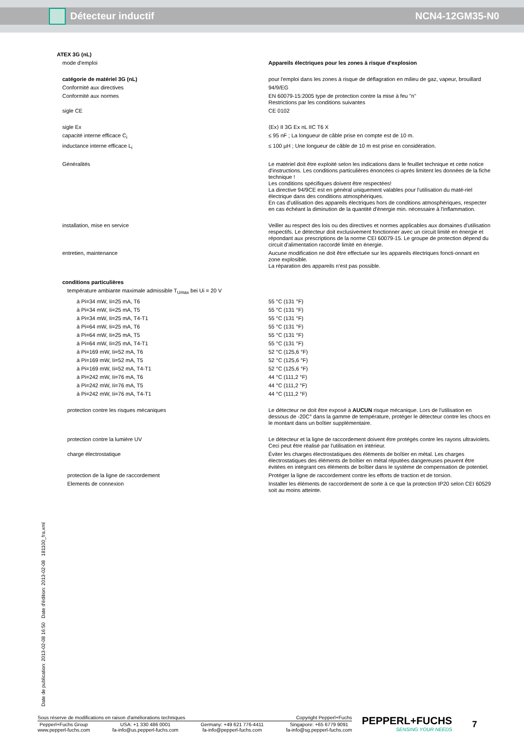Détecteur inductif NCN4-12GM35-N0
| ATEX 3G (nL) | |
| mode d'emploi | Appareils électriques pour les zones à risque d'explosion |
| catégorie de matériel 3G (nL) | pour l'emploi dans les zones à risque de déflagration en milieu de gaz, vapeur, brouillard |
| Conformité aux directives | 94/9/EG |
| Conformité aux normes | EN 60079-15:2005 type de protection contre la mise à feu "n" Restrictions par les conditions suivantes |
| sigle CE | CE 0102 |
| sigle Ex | ⟨Ex⟩ II 3G Ex nL IIC T6 X |
| capacité interne efficace C<sub>i</sub> | ≤ 95 nF ; La longueur de câble prise en compte est de 10 m. |
| inductance interne efficace L<sub>i</sub> | ≤ 100 µH ; Une longueur de câble de 10 m est prise en considération. |
| Généralités | Le matériel doit être exploité selon les indications dans le feuillet technique et cette notice d'instructions. Les conditions particulières énoncées ci-après limitent les données de la fiche technique ! Les conditions spécifiques doivent être respectées! La directive 94/9CE est en général uniquement valables pour l'utilisation du maté-riel électrique dans des conditions atmosphériques. En cas d'utilisation des appareils électriques hors de conditions atmosphériques, respecter en cas échéant la diminution de la quantité d'énergie min. nécessaire à l'inflammation. |
| installation, mise en service | Veiller au respect des lois ou des directives et normes applicables aux domaines d'utilisation respectifs. Le détecteur doit exclusivement fonctionner avec un circuit limité en énergie et répondant aux prescriptions de la norme CEI 60079-15. Le groupe de protection dépend du circuit d'alimentation raccordé limité en énergie. |
| entretien, maintenance | Aucune modification ne doit être effectuée sur les appareils électriques foncti-onnant en zone explosible. La réparation des appareils n'est pas possible. |
| conditions particulières | |
| température ambiante maximale admissible T<sub>Umax</sub> bei Ui = 20 V | |
| à Pi=34 mW, Ii=25 mA, T6 | 55 °C (131 °F) |
| à Pi=34 mW, Ii=25 mA, T5 | 55 °C (131 °F) |
| à Pi=34 mW, Ii=25 mA, T4-T1 | 55 °C (131 °F) |
| à Pi=64 mW, Ii=25 mA, T6 | 55 °C (131 °F) |
| à Pi=64 mW, Ii=25 mA, T5 | 55 °C (131 °F) |
| à Pi=64 mW, Ii=25 mA, T4-T1 | 55 °C (131 °F) |
| à Pi=169 mW, Ii=52 mA, T6 | 52 °C (125,6 °F) |
| à Pi=169 mW, Ii=52 mA, T5 | 52 °C (125,6 °F) |
| à Pi=169 mW, Ii=52 mA, T4-T1 | 52 °C (125,6 °F) |
| à Pi=242 mW, Ii=76 mA, T6 | 44 °C (111,2 °F) |
| à Pi=242 mW, Ii=76 mA, T5 | 44 °C (111,2 °F) |
| à Pi=242 mW, Ii=76 mA, T4-T1 | 44 °C (111,2 °F) |
| protection contre les risques mécaniques | Le détecteur ne doit être exposé à AUCUN risque mécanique. Lors de l'utilisation en dessous de -20C° dans la gamme de température, protéger le détecteur contre les chocs en le montant dans un boîtier supplémentaire. |
| protection contre la lumière UV | Le détecteur et la ligne de raccordement doivent être protégés contre les rayons ultraviolets. Ceci peut être réalisé par l'utilisation en intérieur. |
| charge électrostatique | Éviter les charges électrostatiques des éléments de boîtier en métal. Les charges électrostatiques des éléments de boîtier en métal réputées dangereuses peuvent être évitées en intégrant ces éléments de boîtier dans le système de compensation de potentiel. |
| protection de la ligne de raccordement | Protéger la ligne de raccordement contre les efforts de traction et de torsion. |
| Elements de connexion | Installer les éléments de raccordement de sorte à ce que la protection IP20 selon CEI 60529 soit au moins atteinte. |
Date de publication: 2013-02-08 16:50 Date d'édition: 2013-02-08 181100_fra.xml
Sous réserve de modifications en raison d'améliorations techniques Copyright Pepperl+Fuchs
Pepperl+Fuchs Group
www.pepperl-fuchs.com USA: +1 330 486 0001
fa-info@us.pepperl-fuchs.com Germany: +49 621 776-4411
fa-info@pepperl-fuchs.com Singapore: +65 6779 9091
fa-info@sg.pepperl-fuchs.com
PEPPERL+FUCHS
SENSING YOUR NEEDS
7